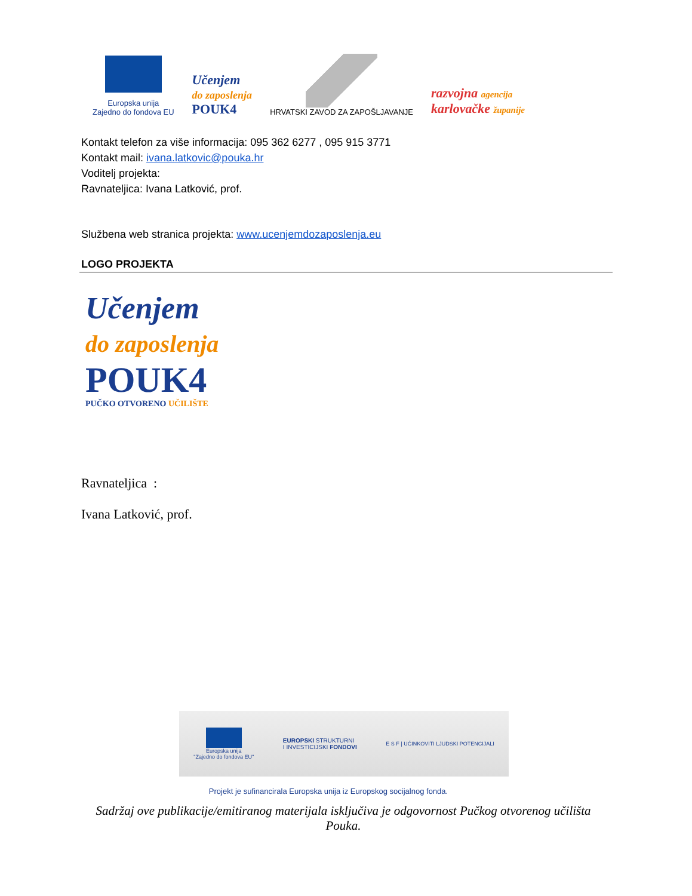Europska unija
Zajedno do fondova EU
Učenjem
do zaposlenja
POUK4
HRVATSKI ZAVOD ZA ZAPOŠLJAVANJE
razvojna agencija
karlovačke županije
Kontakt telefon za više informacija: 095 362 6277 , 095 915 3771
Kontakt mail: ivana.latkovic@pouka.hr
Voditelj projekta:
Ravnateljica: Ivana Latković, prof.
Službena web stranica projekta: www.ucenjemdozaposlenja.eu
LOGO PROJEKTA
Učenjem
do zaposlenja
POUK4
PUČKO OTVORENO UČILIŠTE
Ravnateljica :
Ivana Latković, prof.
Europska unija
"Zajedno do fondova EU"
EUROPSKI STRUKTURNI
I INVESTICIJSKI FONDOVI
E S F | UČINKOVITI LJUDSKI POTENCIJALI
Projekt je sufinancirala Europska unija iz Europskog socijalnog fonda.
Sadržaj ove publikacije/emitiranog materijala isključiva je odgovornost Pučkog otvorenog učilišta Pouka.